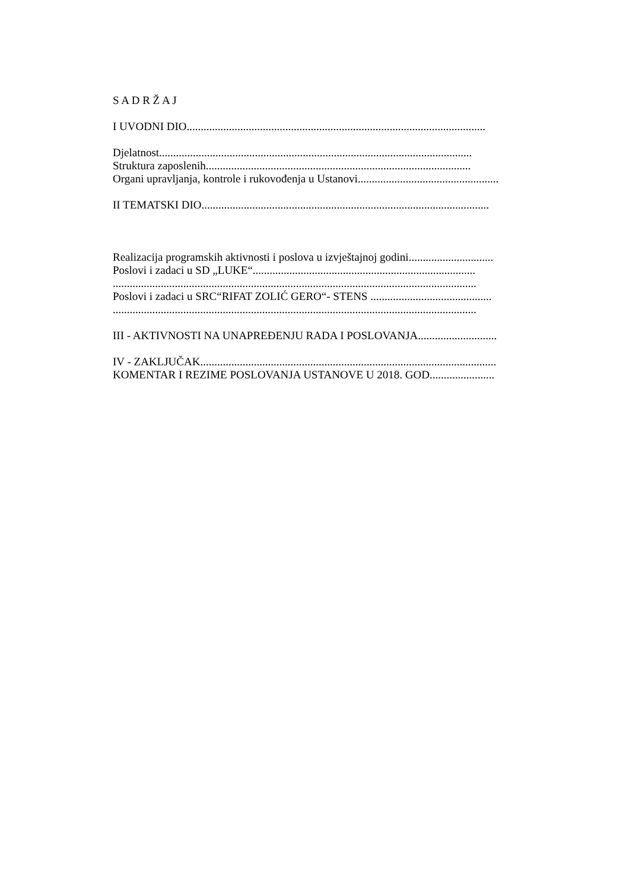S A D R Ž A J
I UVODNI DIO..........................................................................................................
Djelatnost...............................................................................................................
Struktura zaposlenih..............................................................................................
Organi upravljanja, kontrole i rukovođenja u Ustanovi..................................................
II TEMATSKI DIO......................................................................................................
Realizacija programskih aktivnosti i poslova u izvještajnoj godini..............................
Poslovi i zadaci u SD „LUKE“...............................................................................
.................................................................................................................................
Poslovi i zadaci u SRC“RIFAT ZOLIĆ GERO“- STENS ...........................................
.................................................................................................................................
III - AKTIVNOSTI NA UNAPREĐENJU RADA I POSLOVANJA............................
IV - ZAKLJUČAK.........................................................................................................
KOMENTAR I REZIME POSLOVANJA USTANOVE U 2018. GOD.......................